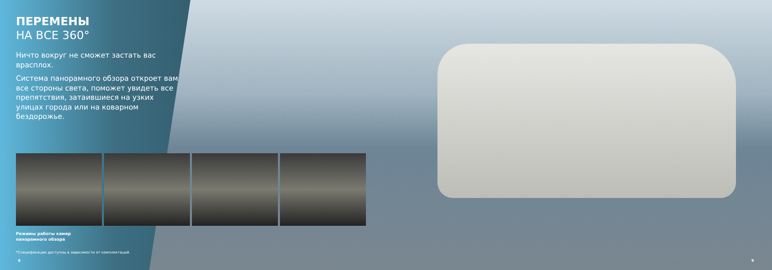ПЕРЕМЕНЫ
НА ВСЕ 360°
Ничто вокруг не сможет застать вас врасплох.
Система панорамного обзора откроет вам все стороны света, поможет увидеть все препятствия, затаившиеся на узких улицах города или на коварном бездорожье.
Режимы работы камер
панорамного обзора
*Спецификации доступны в зависимости от комплектаций.
8 9